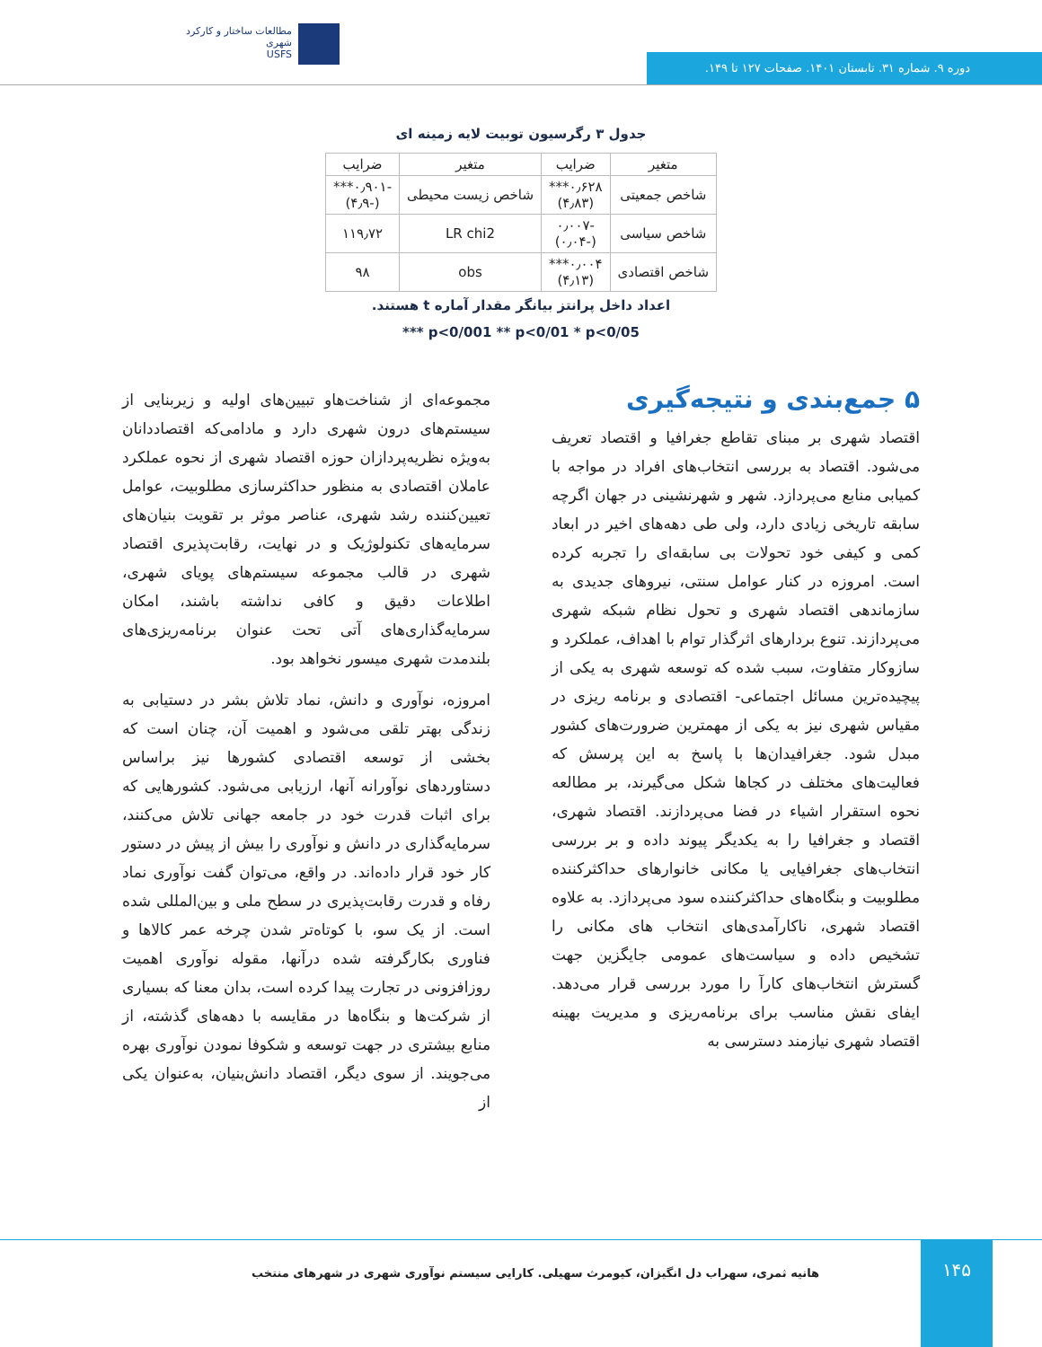مطالعات ساختار و کارکرد شهری
USFS
دوره ۹. شماره ۳۱. تابستان ۱۴۰۱. صفحات ۱۲۷ تا ۱۴۹.
جدول ۳ رگرسیون توبیت لایه زمینه ای
| متغیر | ضرایب | متغیر | ضرایب |
| --- | --- | --- | --- |
| شاخص جمعیتی | ۰٫۶۲۸*** (۴٫۸۳) | شاخص زیست محیطی | -۰٫۹۰۱*** (-۴٫۹) |
| شاخص سیاسی | -۰٫۰۰۷ (-۰٫۰۴) | LR chi2 | ۱۱۹٫۷۲ |
| شاخص اقتصادی | ۰٫۰۰۴*** (۴٫۱۳) | obs | ۹۸ |
اعداد داخل پرانتز بیانگر مقدار آماره t هستند.
p<0/001 ** p<0/01 * p<0/05 ***
۵ جمع‌بندی و نتیجه‌گیری
اقتصاد شهری بر مبنای تقاطع جغرافیا و اقتصاد تعریف می‌شود. اقتصاد به بررسی انتخاب‌های افراد در مواجه با کمیابی منابع می‌پردازد. شهر و شهرنشینی در جهان اگرچه سابقه تاریخی زیادی دارد، ولی طی دهه‌های اخیر در ابعاد کمی و کیفی خود تحولات بی سابقه‌ای را تجربه کرده است. امروزه در کنار عوامل سنتی، نیروهای جدیدی به سازماندهی اقتصاد شهری و تحول نظام شبکه شهری می‌پردازند. تنوع بردارهای اثرگذار توام با اهداف، عملکرد و سازوکار متفاوت، سبب شده که توسعه شهری به یکی از پیچیده‌ترین مسائل اجتماعی- اقتصادی و برنامه ریزی در مقیاس شهری نیز به یکی از مهمترین ضرورت‌های کشور مبدل شود. جغرافیدان‌ها با پاسخ به این پرسش که فعالیت‌های مختلف در کجاها شکل می‌گیرند، بر مطالعه نحوه استقرار اشیاء در فضا می‌پردازند. اقتصاد شهری، اقتصاد و جغرافیا را به یکدیگر پیوند داده و بر بررسی انتخاب‌های جغرافیایی یا مکانی خانوارهای حداکثرکننده مطلوبیت و بنگاه‌های حداکثرکننده سود می‌پردازد. به علاوه اقتصاد شهری، ناکارآمدی‌های انتخاب های مکانی را تشخیص داده و سیاست‌های عمومی جایگزین جهت گسترش انتخاب‌های کارآ را مورد بررسی قرار می‌دهد. ایفای نقش مناسب برای برنامه‌ریزی و مدیریت بهینه اقتصاد شهری نیازمند دسترسی به
مجموعه‌ای از شناخت‌هاو تبیین‌های اولیه و زیربنایی از سیستم‌های درون شهری دارد و مادامی‌که اقتصاددانان به‌ویژه نظریه‌پردازان حوزه اقتصاد شهری از نحوه عملکرد عاملان اقتصادی به منظور حداکثرسازی مطلوبیت، عوامل تعیین‌کننده رشد شهری، عناصر موثر بر تقویت بنیان‌های سرمایه‌های تکنولوژیک و در نهایت، رقابت‌پذیری اقتصاد شهری در قالب مجموعه سیستم‌های پویای شهری، اطلاعات دقیق و کافی نداشته باشند، امکان سرمایه‌گذاری‌های آتی تحت عنوان برنامه‌ریزی‌های بلندمدت شهری میسور نخواهد بود.
امروزه، نوآوری و دانش، نماد تلاش بشر در دستیابی به زندگی بهتر تلقی می‌شود و اهمیت آن، چنان است که بخشی از توسعه اقتصادی کشورها نیز براساس دستاوردهای نوآورانه آنها، ارزیابی می‌شود. کشورهایی که برای اثبات قدرت خود در جامعه جهانی تلاش می‌کنند، سرمایه‌گذاری در دانش و نوآوری را بیش از پیش در دستور کار خود قرار داده‌اند. در واقع، می‌توان گفت نوآوری نماد رفاه و قدرت رقابت‌پذیری در سطح ملی و بین‌المللی شده است. از یک سو، با کوتاه‌تر شدن چرخه عمر کالاها و فناوری بکارگرفته شده درآنها، مقوله نوآوری اهمیت روزافزونی در تجارت پیدا کرده است، بدان معنا که بسیاری از شرکت‌ها و بنگاه‌ها در مقایسه با دهه‌های گذشته، از منابع بیشتری در جهت توسعه و شکوفا نمودن نوآوری بهره می‌جویند. از سوی دیگر، اقتصاد دانش‌بنیان، به‌عنوان یکی از
۱۴۵
هانیه ثمری، سهراب دل انگیزان، کیومرث سهیلی. کارایی سیستم نوآوری شهری در شهرهای منتخب